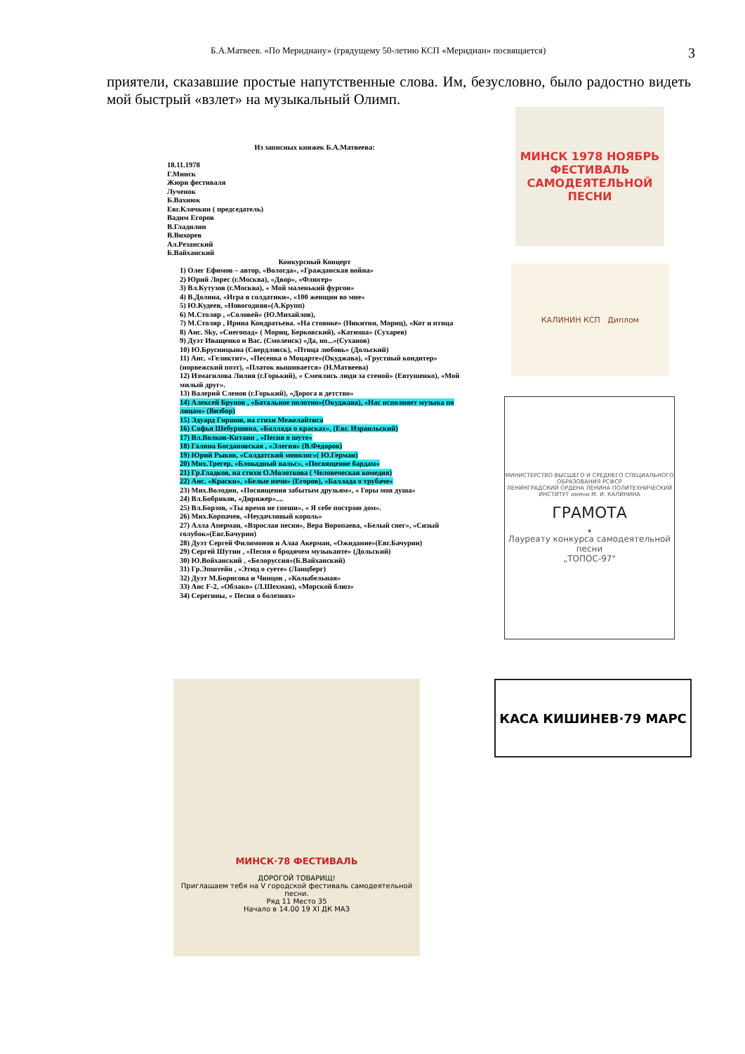Б.А.Матвеев. «По Меридиану» (грядущему 50-летию КСП «Меридиан» посвящается) 3
приятели, сказавшие простые напутственные слова. Им, безусловно, было радостно видеть мой быстрый «взлет» на музыкальный Олимп.
Из записных книжек Б.А.Матвеева:
18.11.1978
Г.Минск
Жюри фестиваля
Лученок
Б.Вахнюк
Евг.Клячкин ( председатель)
Вадим Егоров
В.Гладилин
В.Вихорев
Ал.Резанский
Б.Вайханский
Конкурсный Концерт
1) Олег Ефимов – автор, «Вологда», «Гражданская война»
2) Юрий Лорес (г.Москва), «Двор», «Флюгер»
3) Вл.Кутузов (г.Москва), « Мой маленький фургон»
4) В.Долина, «Игра в солдатики», «100 женщин во мне»
5) Ю.Кудеев, «Новогодняя»(А.Крупп)
6) М.Столяр , «Соловей» (Ю.Михайлов),
7) М.Столяр , Ирина Кондратьева. «На стоянке» (Никитин, Мориц), «Кот и птица
8) Анс. Sky, «Снегопад» ( Мориц, Берковский), «Катюша» (Сухарев)
9) Дуэт Иващенко и Вас. (Смоленск) «Да, но...»(Суханов)
10) Ю.Брусницына (Свердловск), «Птица любовь» (Дольский)
11) Анс. «Геликтит», «Песенка о Моцарте»(Окуджава), «Грустный кондитер» (норвежский поэт), «Платок вышивается» (Н.Матвеева)
12) Измагилова Лилия (г.Горький), « Смеялись люди за стеной» (Евтушенко), «Мой милый друг».
13) Валерий Сленов (г.Горький), «Дорога в детство»
14) Алексей Брунов , «Батальное полотно»(Окуджава), «Нас исполняет музыка по лицам» (Визбор)
15) Эдуард Гиршов, на стихи Межелайтиса
16) Софья Шебуршина, «Баллада о красках», (Евг. Израильский)
17) Вл.Волков-Китаин , «Песня о шуте»
18) Галина Богдановская , «Элегия» (В.Федоров)
19) Юрий Рыков, «Солдатский монолог»( Ю.Герман)
20) Мих.Трегер, «Блокадный вальс», «Посвящение бардам»
21) Гр.Гладков, на стихи О.Молоткова ( Человеческая комедия)
22) Анс. «Краски», «Белые ночи» (Егоров), «Баллада о трубаче»
23) Мих.Володин, «Посвящения забытым друзьям», « Горы моя душа»
24) Вл.Бобриков, «Дирижер»....
25) Вл.Борзов, «Ты время не спеши», « Я себе построю дом».
26) Мих.Корпачев, «Неудачливый король»
27) Алла Аперман, «Взрослая песня», Вера Воропаева, «Белый снег», «Сизый голубок»(Евг.Бачурин)
28) Дуэт Сергей Филимонов и Алаа Акерман, «Ожидание»(Евг.Бачурин)
29) Сергей Шутин , «Песня о бродячем музыканте» (Дольский)
30) Ю.Войханский , «Белоруссия»(Б.Вайханский)
31) Гр.Эпштейн , «Этюд о суете» (Ланцберг)
32) Дуэт М.Борисова и Чинцов , «Колыбельная»
33) Анс F-2, «Облако» (Л.Шехман), «Морской блюз»
34) Серегины, « Песня о болезнях»
МИНСК 1978 НОЯБРЬ
ФЕСТИВАЛЬ САМОДЕЯТЕЛЬНОЙ ПЕСНИ
КАЛИНИН КСП Диплом
МИНИСТЕРСТВО ВЫСШЕГО И СРЕДНЕГО СПЕЦИАЛЬНОГО ОБРАЗОВАНИЯ РСФСР
ЛЕНИНГРАДСКИЙ ОРДЕНА ЛЕНИНА ПОЛИТЕХНИЧЕСКИЙ ИНСТИТУТ имени М. И. КАЛИНИНА
ГРАМОТА
★
Лауреату конкурса самодеятельной песни
„ТОПОС-97"
МИНСК·78 ФЕСТИВАЛЬ
ДОРОГОЙ ТОВАРИЩ!
Приглашаем тебя на V городской фестиваль самодеятельной песни.
Ряд 11 Место 35
Начало в 14.00 19 XI ДК МАЗ
КАСА КИШИНЕВ·79 МАРС